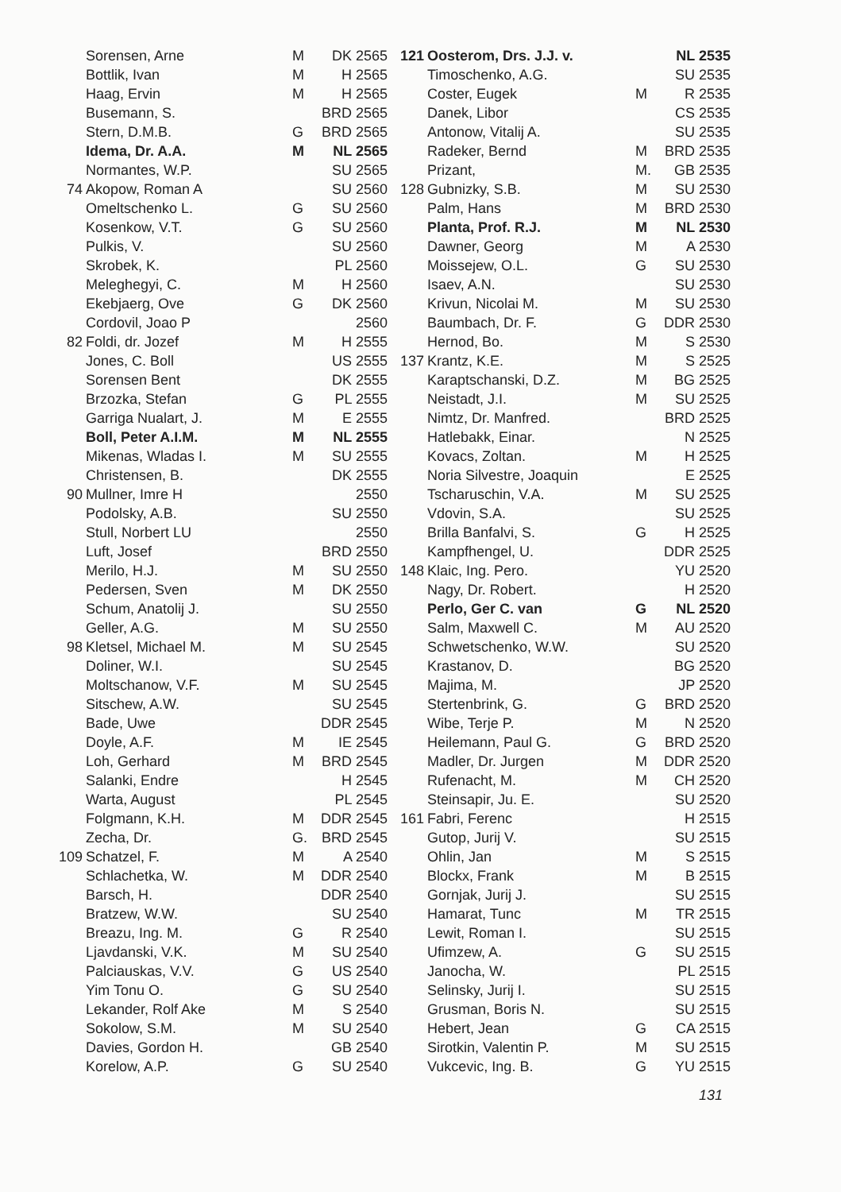| | Sorensen, Arne | M | DK 2565 |
| | Bottlik, Ivan | M | H 2565 |
| | Haag, Ervin | M | H 2565 |
| | Busemann, S. | | BRD 2565 |
| | Stern, D.M.B. | G | BRD 2565 |
| | Idema, Dr. A.A. | M | NL 2565 |
| | Normantes, W.P. | | SU 2565 |
| 74 | Akopow, Roman A | | SU 2560 |
| | Omeltschenko L. | G | SU 2560 |
| | Kosenkow, V.T. | G | SU 2560 |
| | Pulkis, V. | | SU 2560 |
| | Skrobek, K. | | PL 2560 |
| | Meleghegyi, C. | M | H 2560 |
| | Ekebjaerg, Ove | G | DK 2560 |
| | Cordovil, Joao P | | 2560 |
| 82 | Foldi, dr. Jozef | M | H 2555 |
| | Jones, C. Boll | | US 2555 |
| | Sorensen Bent | | DK 2555 |
| | Brzozka, Stefan | G | PL 2555 |
| | Garriga Nualart, J. | M | E 2555 |
| | Boll, Peter A.I.M. | M | NL 2555 |
| | Mikenas, Wladas I. | M | SU 2555 |
| | Christensen, B. | | DK 2555 |
| 90 | Mullner, Imre H | | 2550 |
| | Podolsky, A.B. | | SU 2550 |
| | Stull, Norbert LU | | 2550 |
| | Luft, Josef | | BRD 2550 |
| | Merilo, H.J. | M | SU 2550 |
| | Pedersen, Sven | M | DK 2550 |
| | Schum, Anatolij J. | | SU 2550 |
| | Geller, A.G. | M | SU 2550 |
| 98 | Kletsel, Michael M. | M | SU 2545 |
| | Doliner, W.I. | | SU 2545 |
| | Moltschanow, V.F. | M | SU 2545 |
| | Sitschew, A.W. | | SU 2545 |
| | Bade, Uwe | | DDR 2545 |
| | Doyle, A.F. | M | IE 2545 |
| | Loh, Gerhard | M | BRD 2545 |
| | Salanki, Endre | | H 2545 |
| | Warta, August | | PL 2545 |
| | Folgmann, K.H. | M | DDR 2545 |
| | Zecha, Dr. | G. | BRD 2545 |
| 109 | Schatzel, F. | M | A 2540 |
| | Schlachetka, W. | M | DDR 2540 |
| | Barsch, H. | | DDR 2540 |
| | Bratzew, W.W. | | SU 2540 |
| | Breazu, Ing. M. | G | R 2540 |
| | Ljavdanski, V.K. | M | SU 2540 |
| | Palciauskas, V.V. | G | US 2540 |
| | Yim Tonu O. | G | SU 2540 |
| | Lekander, Rolf Ake | M | S 2540 |
| | Sokolow, S.M. | M | SU 2540 |
| | Davies, Gordon H. | | GB 2540 |
| | Korelow, A.P. | G | SU 2540 |
| 121 | Oosterom, Drs. J.J. v. | | NL 2535 |
| | Timoschenko, A.G. | | SU 2535 |
| | Coster, Eugek | M | R 2535 |
| | Danek, Libor | | CS 2535 |
| | Antonow, Vitalij A. | | SU 2535 |
| | Radeker, Bernd | M | BRD 2535 |
| | Prizant, | M. | GB 2535 |
| 128 | Gubnizky, S.B. | M | SU 2530 |
| | Palm, Hans | M | BRD 2530 |
| | Planta, Prof. R.J. | M | NL 2530 |
| | Dawner, Georg | M | A 2530 |
| | Moissejew, O.L. | G | SU 2530 |
| | Isaev, A.N. | | SU 2530 |
| | Krivun, Nicolai M. | M | SU 2530 |
| | Baumbach, Dr. F. | G | DDR 2530 |
| | Hernod, Bo. | M | S 2530 |
| 137 | Krantz, K.E. | M | S 2525 |
| | Karaptschanski, D.Z. | M | BG 2525 |
| | Neistadt, J.I. | M | SU 2525 |
| | Nimtz, Dr. Manfred. | | BRD 2525 |
| | Hatlebakk, Einar. | | N 2525 |
| | Kovacs, Zoltan. | M | H 2525 |
| | Noria Silvestre, Joaquin | | E 2525 |
| | Tscharuschin, V.A. | M | SU 2525 |
| | Vdovin, S.A. | | SU 2525 |
| | Brilla Banfalvi, S. | G | H 2525 |
| | Kampfhengel, U. | | DDR 2525 |
| 148 | Klaic, Ing. Pero. | | YU 2520 |
| | Nagy, Dr. Robert. | | H 2520 |
| | Perlo, Ger C. van | G | NL 2520 |
| | Salm, Maxwell C. | M | AU 2520 |
| | Schwetschenko, W.W. | | SU 2520 |
| | Krastanov, D. | | BG 2520 |
| | Majima, M. | | JP 2520 |
| | Stertenbrink, G. | G | BRD 2520 |
| | Wibe, Terje P. | M | N 2520 |
| | Heilemann, Paul G. | G | BRD 2520 |
| | Madler, Dr. Jurgen | M | DDR 2520 |
| | Rufenacht, M. | M | CH 2520 |
| | Steinsapir, Ju. E. | | SU 2520 |
| 161 | Fabri, Ferenc | | H 2515 |
| | Gutop, Jurij V. | | SU 2515 |
| | Ohlin, Jan | M | S 2515 |
| | Blockx, Frank | M | B 2515 |
| | Gornjak, Jurij J. | | SU 2515 |
| | Hamarat, Tunc | M | TR 2515 |
| | Lewit, Roman I. | | SU 2515 |
| | Ufimzew, A. | G | SU 2515 |
| | Janocha, W. | | PL 2515 |
| | Selinsky, Jurij I. | | SU 2515 |
| | Grusman, Boris N. | | SU 2515 |
| | Hebert, Jean | G | CA 2515 |
| | Sirotkin, Valentin P. | M | SU 2515 |
| | Vukcevic, Ing. B. | G | YU 2515 |
131